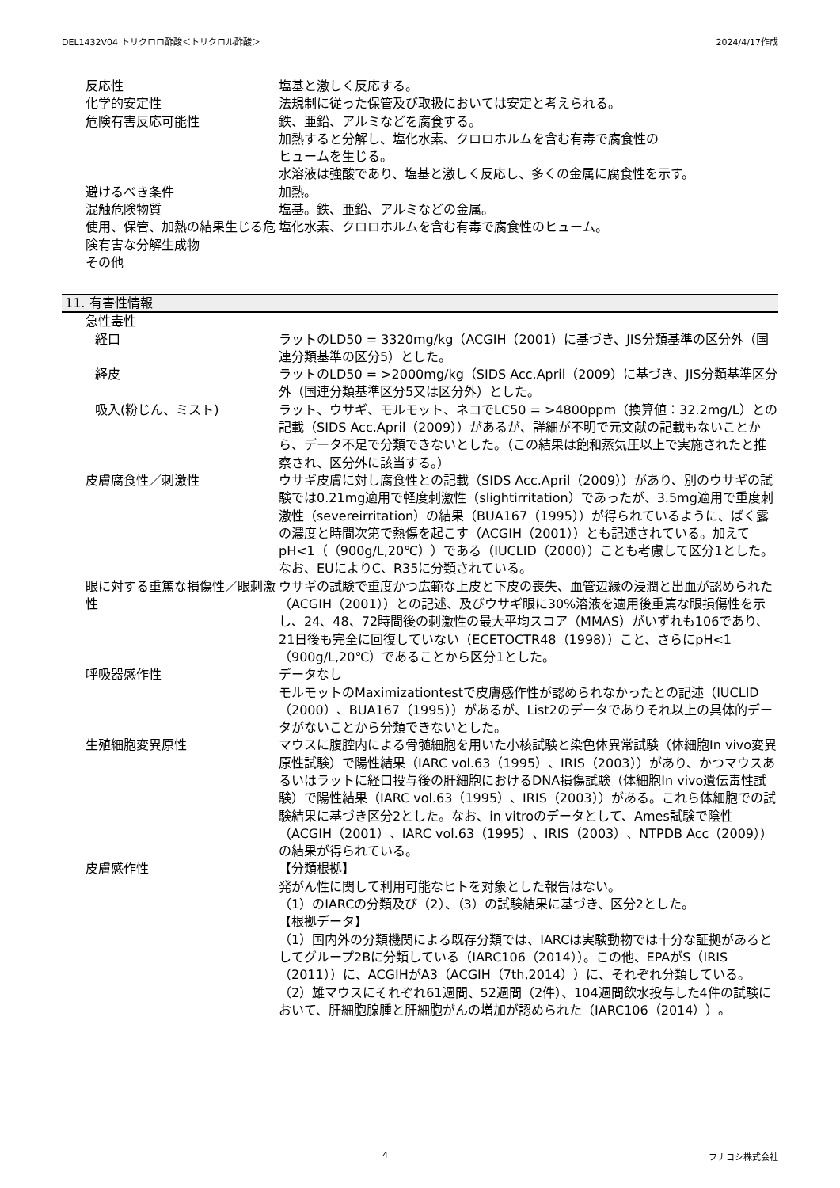DEL1432V04 トリクロロ酢酸＜トリクロル酢酸＞ 2024/4/17作成
反応性 塩基と激しく反応する。
化学的安定性 法規制に従った保管及び取扱においては安定と考えられる。
危険有害反応可能性 鉄、亜鉛、アルミなどを腐食する。
加熱すると分解し、塩化水素、クロロホルムを含む有毒で腐食性の
ヒュームを生じる。
水溶液は強酸であり、塩基と激しく反応し、多くの金属に腐食性を示す。
避けるべき条件 加熱。
混触危険物質 塩基。鉄、亜鉛、アルミなどの金属。
使用、保管、加熱の結果生じる危険有害な分解生成物
塩化水素、クロロホルムを含む有毒で腐食性のヒューム。
その他
11. 有害性情報
急性毒性
経口 ラットのLD50 = 3320mg/kg（ACGIH（2001）に基づき、JIS分類基準の区分外（国連分類基準の区分5）とした。
経皮 ラットのLD50 = >2000mg/kg（SIDS Acc.April（2009）に基づき、JIS分類基準区分外（国連分類基準区分5又は区分外）とした。
吸入(粉じん、ミスト) ラット、ウサギ、モルモット、ネコでLC50 = >4800ppm（換算値：32.2mg/L）との記載（SIDS Acc.April（2009））があるが、詳細が不明で元文献の記載もないことから、データ不足で分類できないとした。（この結果は飽和蒸気圧以上で実施されたと推察され、区分外に該当する。）
皮膚腐食性／刺激性 ウサギ皮膚に対し腐食性との記載（SIDS Acc.April（2009））があり、別のウサギの試験では0.21mg適用で軽度刺激性（slightirritation）であったが、3.5mg適用で重度刺激性（severeirritation）の結果（BUA167（1995））が得られているように、ばく露の濃度と時間次第で熱傷を起こす（ACGIH（2001））とも記述されている。加えてpH<1（（900g/L,20℃））である（IUCLID（2000））ことも考慮して区分1とした。なお、EUによりC、R35に分類されている。
眼に対する重篤な損傷性／眼刺激性 ウサギの試験で重度かつ広範な上皮と下皮の喪失、血管辺縁の浸潤と出血が認められた（ACGIH（2001））との記述、及びウサギ眼に30%溶液を適用後重篤な眼損傷性を示し、24、48、72時間後の刺激性の最大平均スコア（MMAS）がいずれも106であり、21日後も完全に回復していない（ECETOCTR48（1998））こと、さらにpH<1（900g/L,20℃）であることから区分1とした。
呼吸器感作性 データなし
モルモットのMaximizationtestで皮膚感作性が認められなかったとの記述（IUCLID（2000）、BUA167（1995））があるが、List2のデータでありそれ以上の具体的データがないことから分類できないとした。
生殖細胞変異原性 マウスに腹腔内による骨髄細胞を用いた小核試験と染色体異常試験（体細胞In vivo変異原性試験）で陽性結果（IARC vol.63（1995）、IRIS（2003））があり、かつマウスあるいはラットに経口投与後の肝細胞におけるDNA損傷試験（体細胞In vivo遺伝毒性試験）で陽性結果（IARC vol.63（1995）、IRIS（2003））がある。これら体細胞での試験結果に基づき区分2とした。なお、in vitroのデータとして、Ames試験で陰性（ACGIH（2001）、IARC vol.63（1995）、IRIS（2003）、NTPDB Acc（2009））の結果が得られている。
皮膚感作性 【分類根拠】
発がん性に関して利用可能なヒトを対象とした報告はない。
（1）のIARCの分類及び（2）、（3）の試験結果に基づき、区分2とした。
【根拠データ】
（1）国内外の分類機関による既存分類では、IARCは実験動物では十分な証拠があるとしてグループ2Bに分類している（IARC106（2014））。この他、EPAがS（IRIS（2011））に、ACGIHがA3（ACGIH（7th,2014））に、それぞれ分類している。
（2）雄マウスにそれぞれ61週間、52週間（2件）、104週間飲水投与した4件の試験において、肝細胞腺腫と肝細胞がんの増加が認められた（IARC106（2014））。
4 フナコシ株式会社